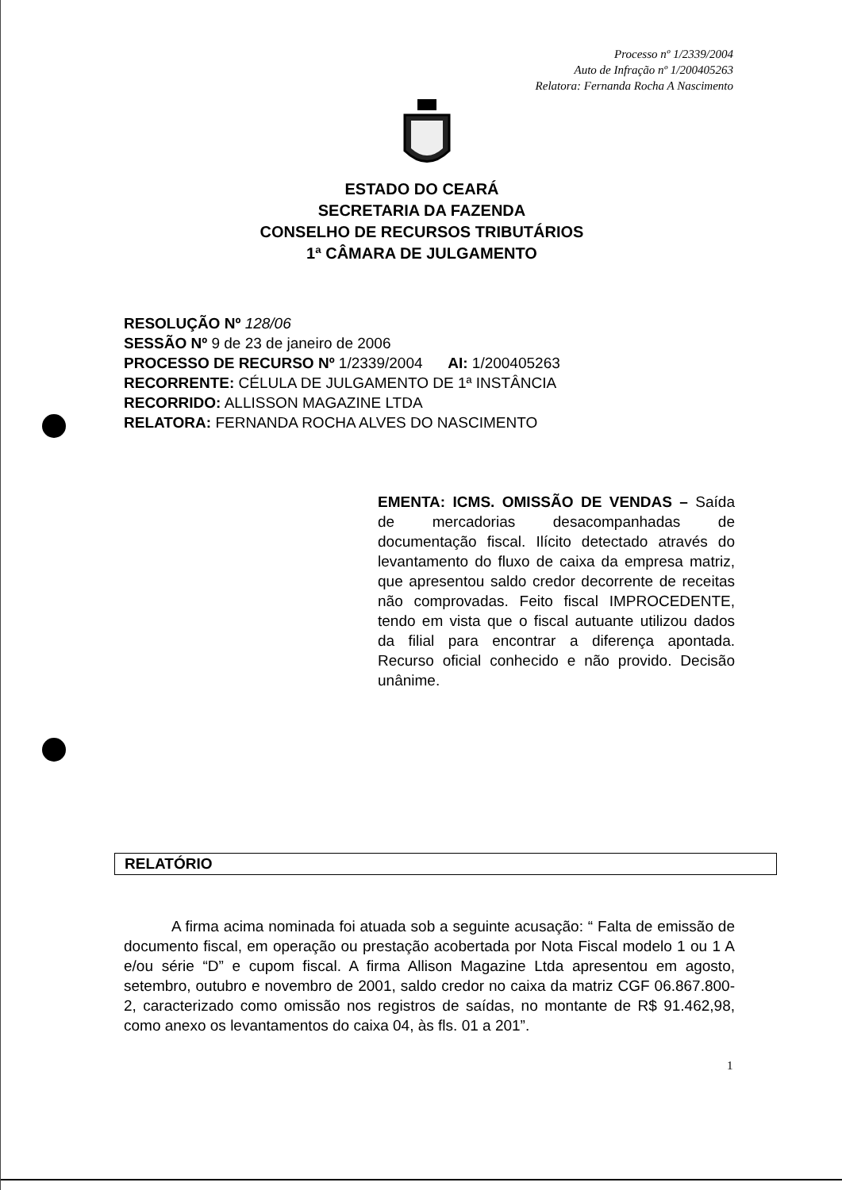Processo nº 1/2339/2004
Auto de Infração nº 1/200405263
Relatora: Fernanda Rocha A Nascimento
ESTADO DO CEARÁ
SECRETARIA DA FAZENDA
CONSELHO DE RECURSOS TRIBUTÁRIOS
1ª CÂMARA DE JULGAMENTO
RESOLUÇÃO Nº 128/06
SESSÃO Nº 9 de 23 de janeiro de 2006
PROCESSO DE RECURSO Nº 1/2339/2004 AI: 1/200405263
RECORRENTE: CÉLULA DE JULGAMENTO DE 1ª INSTÂNCIA
RECORRIDO: ALLISSON MAGAZINE LTDA
RELATORA: FERNANDA ROCHA ALVES DO NASCIMENTO
EMENTA: ICMS. OMISSÃO DE VENDAS – Saída de mercadorias desacompanhadas de documentação fiscal. Ilícito detectado através do levantamento do fluxo de caixa da empresa matriz, que apresentou saldo credor decorrente de receitas não comprovadas. Feito fiscal IMPROCEDENTE, tendo em vista que o fiscal autuante utilizou dados da filial para encontrar a diferença apontada. Recurso oficial conhecido e não provido. Decisão unânime.
RELATÓRIO
A firma acima nominada foi atuada sob a seguinte acusação: “ Falta de emissão de documento fiscal, em operação ou prestação acobertada por Nota Fiscal modelo 1 ou 1 A e/ou série “D” e cupom fiscal. A firma Allison Magazine Ltda apresentou em agosto, setembro, outubro e novembro de 2001, saldo credor no caixa da matriz CGF 06.867.800-2, caracterizado como omissão nos registros de saídas, no montante de R$ 91.462,98, como anexo os levantamentos do caixa 04, às fls. 01 a 201”.
1